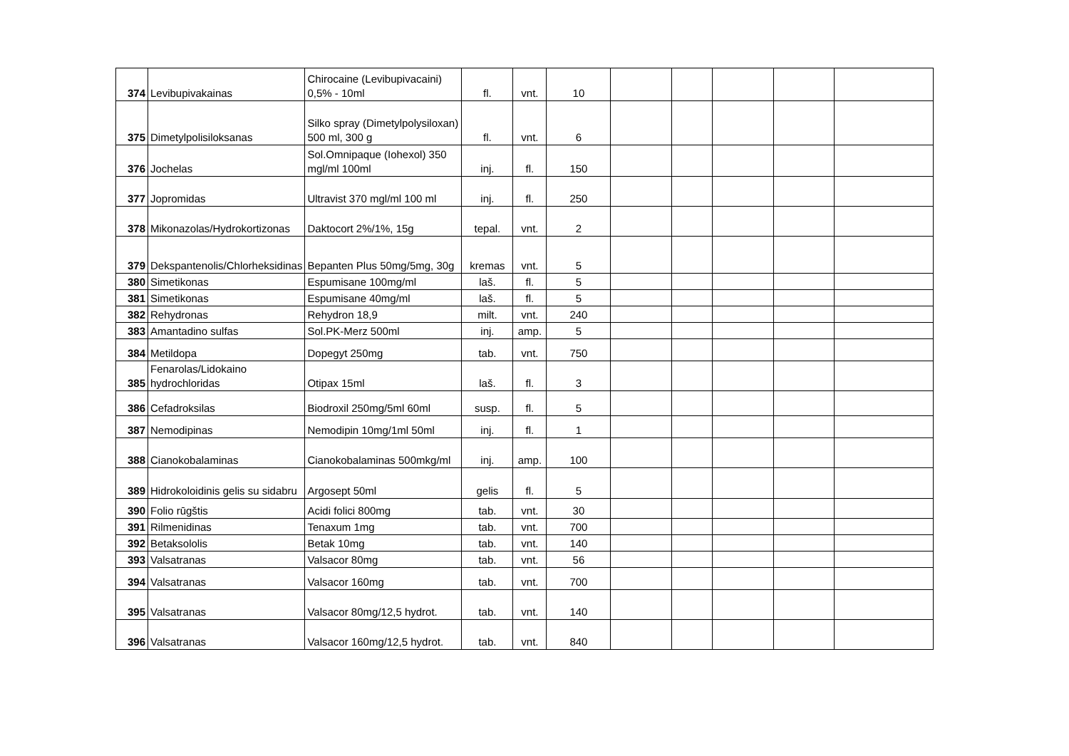| 374 | Levibupivakainas | Chirocaine (Levibupivacaini) 0,5% - 10ml | fl. | vnt. | 10 | | | | | |
| 375 | Dimetylpolisiloksanas | Silko spray (Dimetylpolysiloxan) 500 ml, 300 g | fl. | vnt. | 6 | | | | | |
| 376 | Jochelas | Sol.Omnipaque (Iohexol) 350 mgl/ml 100ml | inj. | fl. | 150 | | | | | |
| 377 | Jopromidas | Ultravist 370 mgl/ml 100 ml | inj. | fl. | 250 | | | | | |
| 378 | Mikonazolas/Hydrokortizonas | Daktocort 2%/1%, 15g | tepal. | vnt. | 2 | | | | | |
| 379 | Dekspantenolis/Chlorheksidinas | Bepanten Plus 50mg/5mg, 30g | kremas | vnt. | 5 | | | | | |
| 380 | Simetikonas | Espumisane 100mg/ml | laš. | fl. | 5 | | | | | |
| 381 | Simetikonas | Espumisane 40mg/ml | laš. | fl. | 5 | | | | | |
| 382 | Rehydronas | Rehydron 18,9 | milt. | vnt. | 240 | | | | | |
| 383 | Amantadino sulfas | Sol.PK-Merz 500ml | inj. | amp. | 5 | | | | | |
| 384 | Metildopa | Dopegyt 250mg | tab. | vnt. | 750 | | | | | |
| 385 | Fenarolas/Lidokaino hydrochloridas | Otipax 15ml | laš. | fl. | 3 | | | | | |
| 386 | Cefadroksilas | Biodroxil 250mg/5ml 60ml | susp. | fl. | 5 | | | | | |
| 387 | Nemodipinas | Nemodipin 10mg/1ml 50ml | inj. | fl. | 1 | | | | | |
| 388 | Cianokobalaminas | Cianokobalaminas 500mkg/ml | inj. | amp. | 100 | | | | | |
| 389 | Hidrokoloidinis gelis su sidabru | Argosept 50ml | gelis | fl. | 5 | | | | | |
| 390 | Folio rūgštis | Acidi folici 800mg | tab. | vnt. | 30 | | | | | |
| 391 | Rilmenidinas | Tenaxum 1mg | tab. | vnt. | 700 | | | | | |
| 392 | Betaksololis | Betak 10mg | tab. | vnt. | 140 | | | | | |
| 393 | Valsatranas | Valsacor 80mg | tab. | vnt. | 56 | | | | | |
| 394 | Valsatranas | Valsacor 160mg | tab. | vnt. | 700 | | | | | |
| 395 | Valsatranas | Valsacor 80mg/12,5 hydrot. | tab. | vnt. | 140 | | | | | |
| 396 | Valsatranas | Valsacor 160mg/12,5 hydrot. | tab. | vnt. | 840 | | | | | |